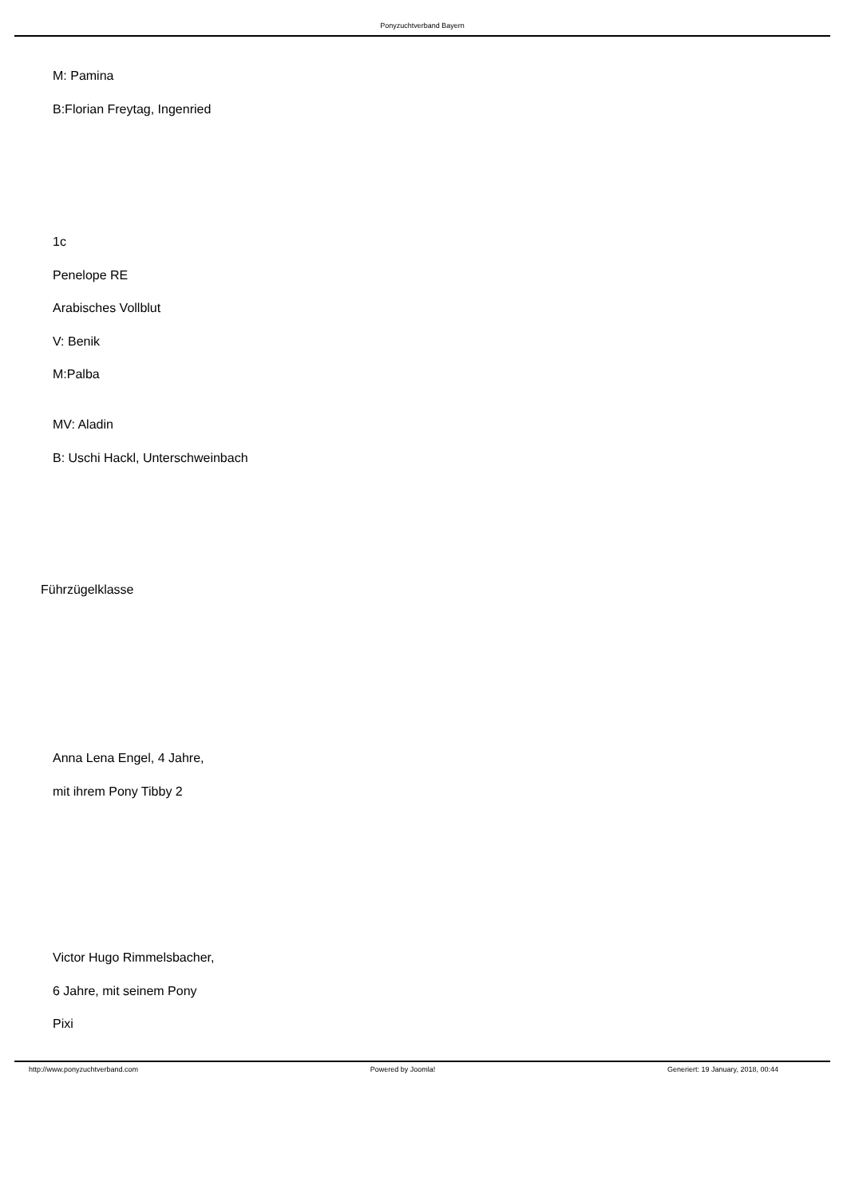Ponyzuchtverband Bayern
M: Pamina
B:Florian Freytag, Ingenried
1c
Penelope RE
Arabisches Vollblut
V: Benik
M:Palba
MV: Aladin
B: Uschi Hackl, Unterschweinbach
Führzügelklasse
Anna Lena Engel, 4 Jahre,
mit ihrem Pony Tibby 2
Victor Hugo Rimmelsbacher,
6 Jahre, mit seinem Pony
Pixi
http://www.ponyzuchtverband.com Powered by Joomla! Generiert: 19 January, 2018, 00:44